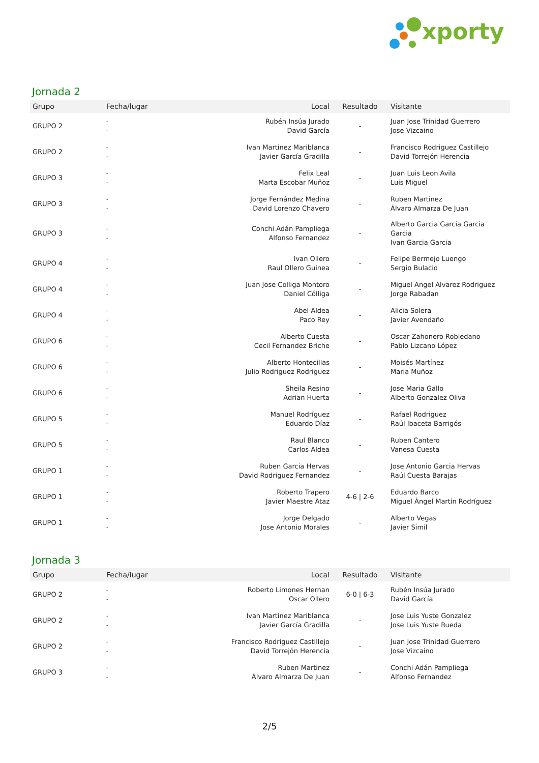xporty
Jornada 2
| Grupo | Fecha/lugar | Local | Resultado | Visitante |
| --- | --- | --- | --- | --- |
| GRUPO 2 | - - | Rubén Insúa Jurado David García | - | Juan Jose Trinidad Guerrero Jose Vizcaino |
| GRUPO 2 | - - | Ivan Martinez Mariblanca Javier García Gradilla | - | Francisco Rodriguez Castillejo David Torrejón Herencia |
| GRUPO 3 | - - | Felix Leal Marta Escobar Muñoz | - | Juan Luis Leon Avila Luis Miguel |
| GRUPO 3 | - - | Jorge Fernández Medina David Lorenzo Chavero | - | Ruben Martinez Álvaro Almarza De Juan |
| GRUPO 3 | - - | Conchi Adán Pampliega Alfonso Fernandez | - | Alberto Garcia Garcia Garcia Garcia Ivan Garcia Garcia |
| GRUPO 4 | - - | Ivan Ollero Raul Ollero Guinea | - | Felipe Bermejo Luengo Sergio Bulacio |
| GRUPO 4 | - - | Juan Jose Colliga Montoro Daniel Cólliga | - | Miguel Angel Alvarez Rodriguez Jorge Rabadan |
| GRUPO 4 | - - | Abel Aldea Paco Rey | - | Alicia Solera Javier Avendaño |
| GRUPO 6 | - - | Alberto Cuesta Cecil Fernandez Briche | - | Oscar Zahonero Robledano Pablo Lizcano López |
| GRUPO 6 | - - | Alberto Hontecillas Julio Rodriguez Rodriguez | - | Moisés Martínez Maria Muñoz |
| GRUPO 6 | - - | Sheila Resino Adrian Huerta | - | Jose Maria Gallo Alberto Gonzalez Oliva |
| GRUPO 5 | - - | Manuel Rodríguez Eduardo Díaz | - | Rafael Rodriguez Raúl Ibaceta Barrigós |
| GRUPO 5 | - - | Raul Blanco Carlos Aldea | - | Ruben Cantero Vanesa Cuesta |
| GRUPO 1 | - - | Ruben Garcia Hervas David Rodriguez Fernandez | - | Jose Antonio Garcia Hervas Raúl Cuesta Barajas |
| GRUPO 1 | - - | Roberto Trapero Javier Maestre Ataz | 4-6 / 2-6 | Eduardo Barco Miguel Ángel Martín Rodríguez |
| GRUPO 1 | - - | Jorge Delgado Jose Antonio Morales | - | Alberto Vegas Javier Simil |
Jornada 3
| Grupo | Fecha/lugar | Local | Resultado | Visitante |
| --- | --- | --- | --- | --- |
| GRUPO 2 | - - | Roberto Limones Hernan Oscar Ollero | 6-0 / 6-3 | Rubén Insúa Jurado David García |
| GRUPO 2 | - - | Ivan Martinez Mariblanca Javier García Gradilla | - | Jose Luis Yuste Gonzalez Jose Luis Yuste Rueda |
| GRUPO 2 | - - | Francisco Rodriguez Castillejo David Torrejón Herencia | - | Juan Jose Trinidad Guerrero Jose Vizcaino |
| GRUPO 3 | - - | Ruben Martinez Álvaro Almarza De Juan | - | Conchi Adán Pampliega Alfonso Fernandez |
2/5